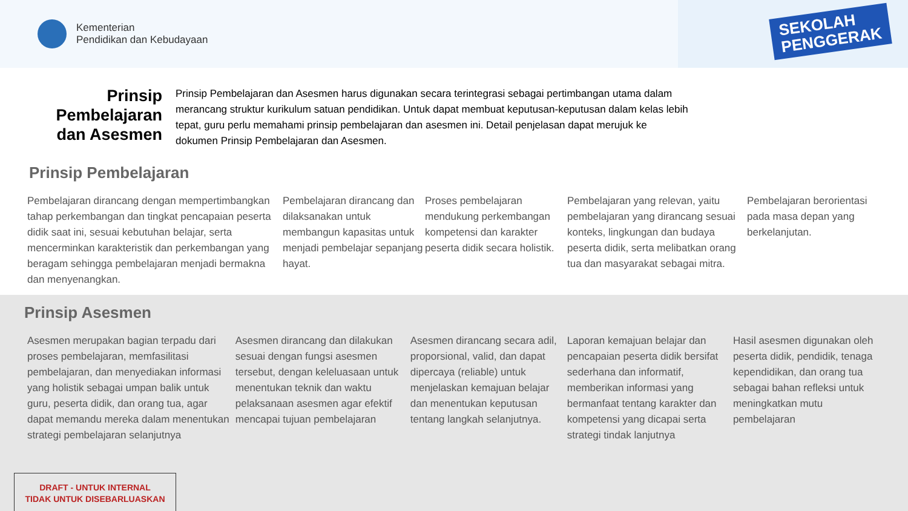Kementerian
Pendidikan dan Kebudayaan
SEKOLAH
PENGGERAK
Prinsip Pembelajaran dan Asesmen
Prinsip Pembelajaran dan Asesmen harus digunakan secara terintegrasi sebagai pertimbangan utama dalam merancang struktur kurikulum satuan pendidikan. Untuk dapat membuat keputusan-keputusan dalam kelas lebih tepat, guru perlu memahami prinsip pembelajaran dan asesmen ini. Detail penjelasan dapat merujuk ke dokumen Prinsip Pembelajaran dan Asesmen.
Prinsip Pembelajaran
Pembelajaran dirancang dengan mempertimbangkan tahap perkembangan dan tingkat pencapaian peserta didik saat ini, sesuai kebutuhan belajar, serta mencerminkan karakteristik dan perkembangan yang beragam sehingga pembelajaran menjadi bermakna dan menyenangkan.
Pembelajaran dirancang dan dilaksanakan untuk membangun kapasitas untuk menjadi pembelajar sepanjang hayat.
Proses pembelajaran mendukung perkembangan kompetensi dan karakter peserta didik secara holistik.
Pembelajaran yang relevan, yaitu pembelajaran yang dirancang sesuai konteks, lingkungan dan budaya peserta didik, serta melibatkan orang tua dan masyarakat sebagai mitra.
Pembelajaran berorientasi pada masa depan yang berkelanjutan.
Prinsip Asesmen
Asesmen merupakan bagian terpadu dari proses pembelajaran, memfasilitasi pembelajaran, dan menyediakan informasi yang holistik sebagai umpan balik untuk guru, peserta didik, dan orang tua, agar dapat memandu mereka dalam menentukan strategi pembelajaran selanjutnya
Asesmen dirancang dan dilakukan sesuai dengan fungsi asesmen tersebut, dengan keleluasaan untuk menentukan teknik dan waktu pelaksanaan asesmen agar efektif mencapai tujuan pembelajaran
Asesmen dirancang secara adil, proporsional, valid, dan dapat dipercaya (reliable) untuk menjelaskan kemajuan belajar dan menentukan keputusan tentang langkah selanjutnya.
Laporan kemajuan belajar dan pencapaian peserta didik bersifat sederhana dan informatif, memberikan informasi yang bermanfaat tentang karakter dan kompetensi yang dicapai serta strategi tindak lanjutnya
Hasil asesmen digunakan oleh peserta didik, pendidik, tenaga kependidikan, dan orang tua sebagai bahan refleksi untuk meningkatkan mutu pembelajaran
DRAFT - UNTUK INTERNAL
TIDAK UNTUK DISEBARLUASKAN